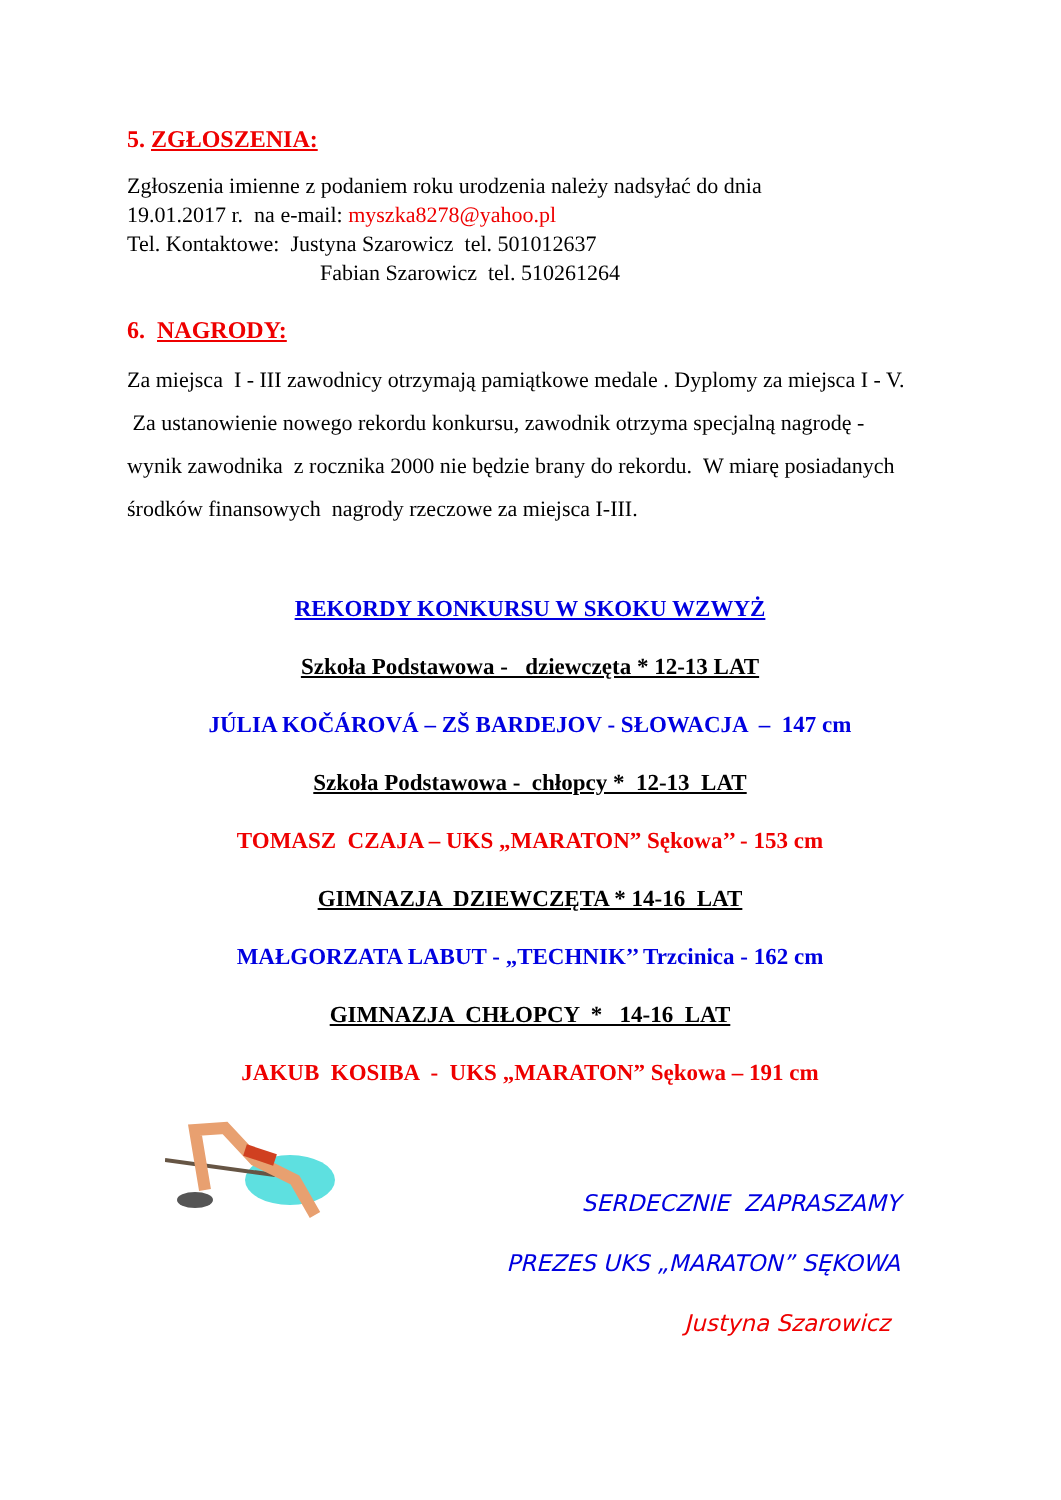5. ZGŁOSZENIA:
Zgłoszenia imienne z podaniem roku urodzenia należy nadsyłać do dnia
19.01.2017 r. na e-mail: myszka8278@yahoo.pl
Tel. Kontaktowe: Justyna Szarowicz tel. 501012637
Fabian Szarowicz tel. 510261264
6. NAGRODY:
Za miejsca I - III zawodnicy otrzymają pamiątkowe medale . Dyplomy za miejsca I - V. Za ustanowienie nowego rekordu konkursu, zawodnik otrzyma specjalną nagrodę - wynik zawodnika z rocznika 2000 nie będzie brany do rekordu. W miarę posiadanych środków finansowych nagrody rzeczowe za miejsca I-III.
REKORDY KONKURSU W SKOKU WZWYŻ
Szkoła Podstawowa - dziewczęta * 12-13 LAT
JÚLIA KOČÁROVÁ – ZŠ BARDEJOV - SŁOWACJA – 147 cm
Szkoła Podstawowa - chłopcy * 12-13 LAT
TOMASZ CZAJA – UKS „MARATON” Sękowa’’ - 153 cm
GIMNAZJA DZIEWCZĘTA * 14-16 LAT
MAŁGORZATA LABUT - „TECHNIK’’ Trzcinica - 162 cm
GIMNAZJA CHŁOPCY * 14-16 LAT
JAKUB KOSIBA - UKS „MARATON” Sękowa – 191 cm
SERDECZNIE ZAPRASZAMY
PREZES UKS „MARATON” SĘKOWA
Justyna Szarowicz